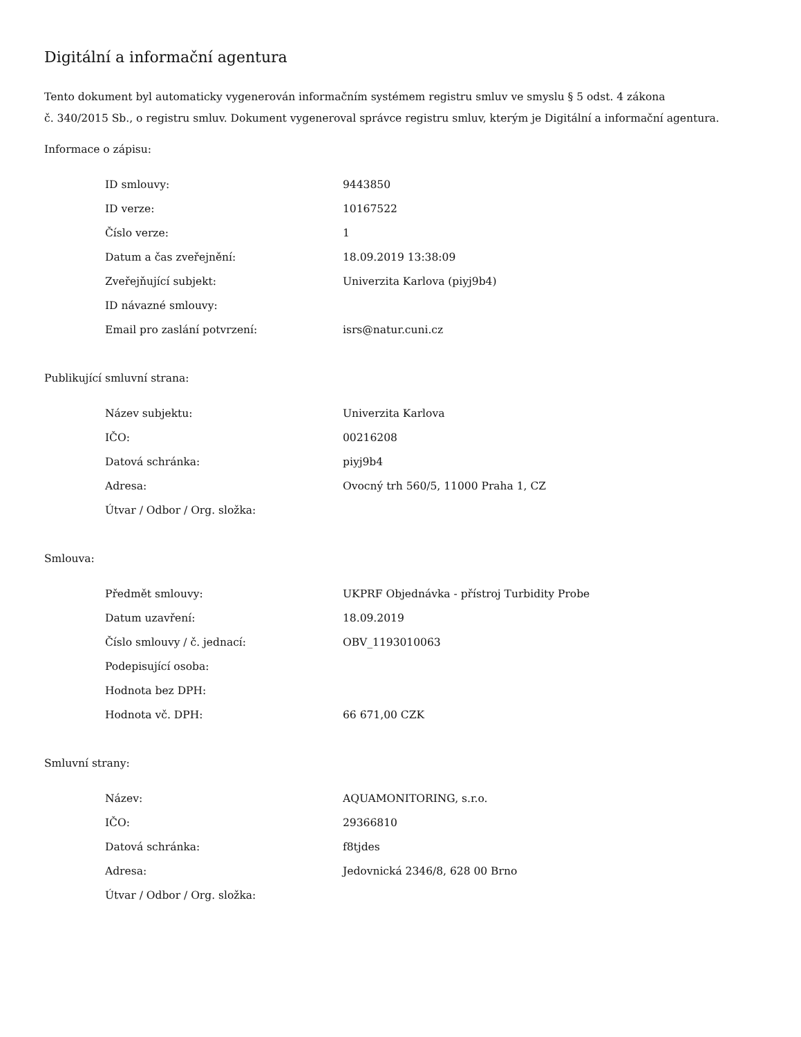Digitální a informační agentura
Tento dokument byl automaticky vygenerován informačním systémem registru smluv ve smyslu § 5 odst. 4 zákona
č. 340/2015 Sb., o registru smluv. Dokument vygeneroval správce registru smluv, kterým je Digitální a informační agentura.
Informace o zápisu:
| ID smlouvy: | 9443850 |
| ID verze: | 10167522 |
| Číslo verze: | 1 |
| Datum a čas zveřejnění: | 18.09.2019 13:38:09 |
| Zveřejňující subjekt: | Univerzita Karlova (piyj9b4) |
| ID návazné smlouvy: | |
| Email pro zaslání potvrzení: | isrs@natur.cuni.cz |
Publikující smluvní strana:
| Název subjektu: | Univerzita Karlova |
| IČO: | 00216208 |
| Datová schránka: | piyj9b4 |
| Adresa: | Ovocný trh 560/5, 11000 Praha 1, CZ |
| Útvar / Odbor / Org. složka: | |
Smlouva:
| Předmět smlouvy: | UKPRF Objednávka - přístroj Turbidity Probe |
| Datum uzavření: | 18.09.2019 |
| Číslo smlouvy / č. jednací: | OBV_1193010063 |
| Podepisující osoba: | |
| Hodnota bez DPH: | |
| Hodnota vč. DPH: | 66 671,00 CZK |
Smluvní strany:
| Název: | AQUAMONITORING, s.r.o. |
| IČO: | 29366810 |
| Datová schránka: | f8tjdes |
| Adresa: | Jedovnická 2346/8, 628 00 Brno |
| Útvar / Odbor / Org. složka: | |